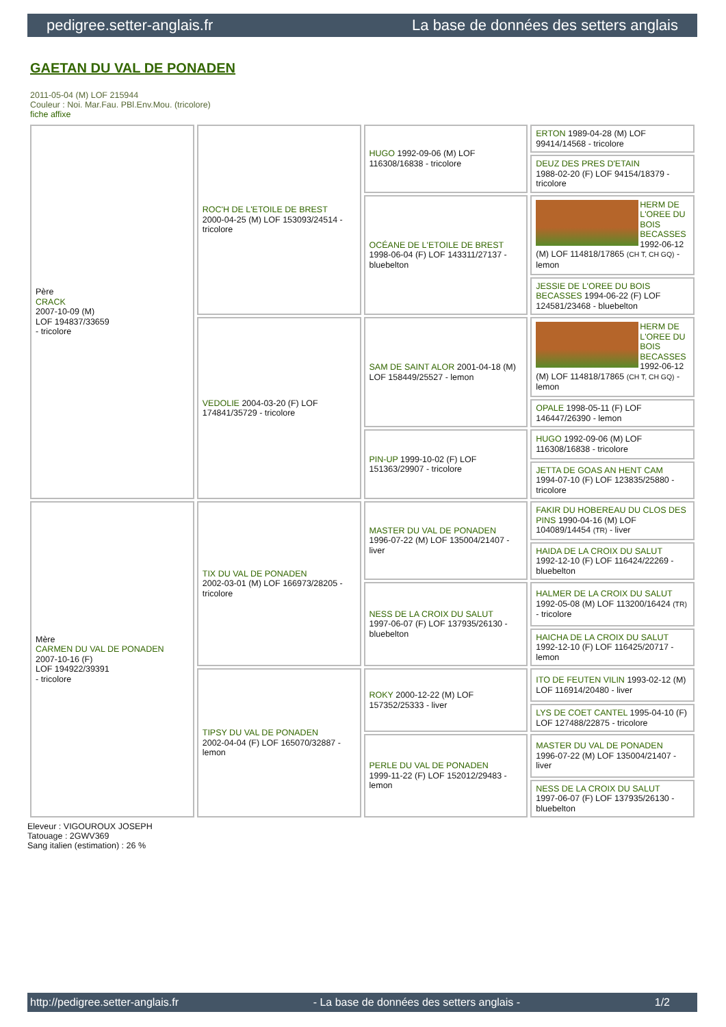pedigree.setter-anglais.fr La base de données des setters anglais
GAETAN DU VAL DE PONADEN
2011-05-04 (M) LOF 215944
Couleur : Noi. Mar.Fau. PBl.Env.Mou. (tricolore)
fiche affixe
| Père CRACK 2007-10-09 (M) LOF 194837/33659 - tricolore | ROC'H DE L'ETOILE DE BREST 2000-04-25 (M) LOF 153093/24514 - tricolore | HUGO 1992-09-06 (M) LOF 116308/16838 - tricolore | ERTON 1989-04-28 (M) LOF 99414/14568 - tricolore |
| | | | DEUZ DES PRES D'ETAIN 1988-02-20 (F) LOF 94154/18379 - tricolore |
| | | OCÉANE DE L'ETOILE DE BREST 1998-06-04 (F) LOF 143311/27137 - bluebelton | HERM DE L'OREE DU BOIS BECASSES 1992-06-12 (M) LOF 114818/17865 (CH T, CH GQ) - lemon |
| | | | JESSIE DE L'OREE DU BOIS BECASSES 1994-06-22 (F) LOF 124581/23468 - bluebelton |
| | VEDOLIE 2004-03-20 (F) LOF 174841/35729 - tricolore | SAM DE SAINT ALOR 2001-04-18 (M) LOF 158449/25527 - lemon | HERM DE L'OREE DU BOIS BECASSES 1992-06-12 (M) LOF 114818/17865 (CH T, CH GQ) - lemon |
| | | | OPALE 1998-05-11 (F) LOF 146447/26390 - lemon |
| | | PIN-UP 1999-10-02 (F) LOF 151363/29907 - tricolore | HUGO 1992-09-06 (M) LOF 116308/16838 - tricolore |
| | | | JETTA DE GOAS AN HENT CAM 1994-07-10 (F) LOF 123835/25880 - tricolore |
| Mère CARMEN DU VAL DE PONADEN 2007-10-16 (F) LOF 194922/39391 - tricolore | TIX DU VAL DE PONADEN 2002-03-01 (M) LOF 166973/28205 - tricolore | MASTER DU VAL DE PONADEN 1996-07-22 (M) LOF 135004/21407 - liver | FAKIR DU HOBEREAU DU CLOS DES PINS 1990-04-16 (M) LOF 104089/14454 (TR) - liver |
| | | | HAIDA DE LA CROIX DU SALUT 1992-12-10 (F) LOF 116424/22269 - bluebelton |
| | | NESS DE LA CROIX DU SALUT 1997-06-07 (F) LOF 137935/26130 - bluebelton | HALMER DE LA CROIX DU SALUT 1992-05-08 (M) LOF 113200/16424 (TR) - tricolore |
| | | | HAICHA DE LA CROIX DU SALUT 1992-12-10 (F) LOF 116425/20717 - lemon |
| | TIPSY DU VAL DE PONADEN 2002-04-04 (F) LOF 165070/32887 - lemon | ROKY 2000-12-22 (M) LOF 157352/25333 - liver | ITO DE FEUTEN VILIN 1993-02-12 (M) LOF 116914/20480 - liver |
| | | | LYS DE COET CANTEL 1995-04-10 (F) LOF 127488/22875 - tricolore |
| | | PERLE DU VAL DE PONADEN 1999-11-22 (F) LOF 152012/29483 - lemon | MASTER DU VAL DE PONADEN 1996-07-22 (M) LOF 135004/21407 - liver |
| | | | NESS DE LA CROIX DU SALUT 1997-06-07 (F) LOF 137935/26130 - bluebelton |
Eleveur : VIGOUROUX JOSEPH
Tatouage : 2GWV369
Sang italien (estimation) : 26 %
http://pedigree.setter-anglais.fr - La base de données des setters anglais - 1/2